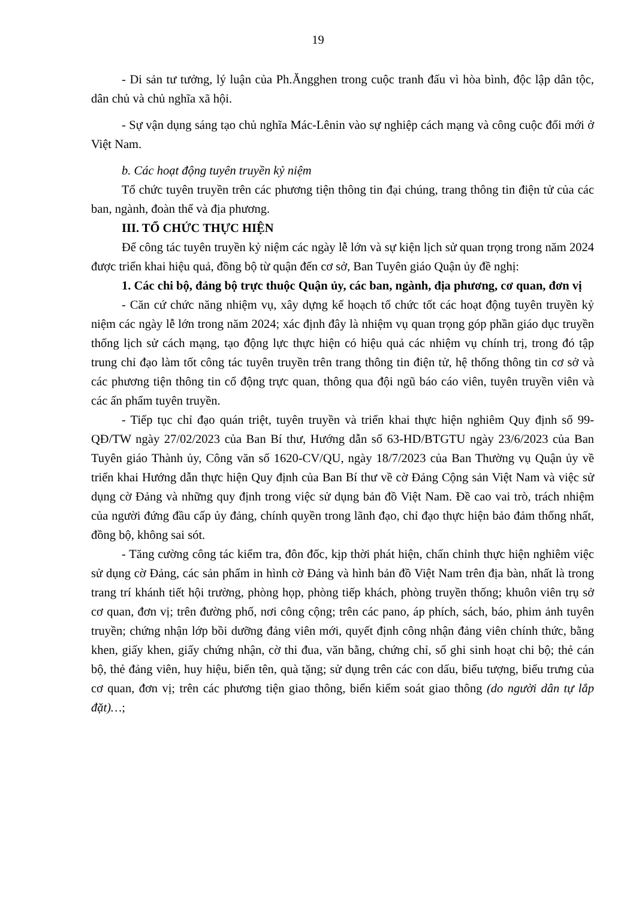19
- Di sản tư tưởng, lý luận của Ph.Ăngghen trong cuộc tranh đấu vì hòa bình, độc lập dân tộc, dân chủ và chủ nghĩa xã hội.
- Sự vận dụng sáng tạo chủ nghĩa Mác-Lênin vào sự nghiệp cách mạng và công cuộc đổi mới ở Việt Nam.
b. Các hoạt động tuyên truyền kỷ niệm
Tổ chức tuyên truyền trên các phương tiện thông tin đại chúng, trang thông tin điện tử của các ban, ngành, đoàn thể và địa phương.
III. TỔ CHỨC THỰC HIỆN
Để công tác tuyên truyền kỷ niệm các ngày lễ lớn và sự kiện lịch sử quan trọng trong năm 2024 được triển khai hiệu quả, đồng bộ từ quận đến cơ sở, Ban Tuyên giáo Quận ủy đề nghị:
1. Các chi bộ, đảng bộ trực thuộc Quận ủy, các ban, ngành, địa phương, cơ quan, đơn vị
- Căn cứ chức năng nhiệm vụ, xây dựng kế hoạch tổ chức tốt các hoạt động tuyên truyền kỷ niệm các ngày lễ lớn trong năm 2024; xác định đây là nhiệm vụ quan trọng góp phần giáo dục truyền thống lịch sử cách mạng, tạo động lực thực hiện có hiệu quả các nhiệm vụ chính trị, trong đó tập trung chỉ đạo làm tốt công tác tuyên truyền trên trang thông tin điện tử, hệ thống thông tin cơ sở và các phương tiện thông tin cổ động trực quan, thông qua đội ngũ báo cáo viên, tuyên truyền viên và các ấn phẩm tuyên truyền.
- Tiếp tục chỉ đạo quán triệt, tuyên truyền và triển khai thực hiện nghiêm Quy định số 99-QĐ/TW ngày 27/02/2023 của Ban Bí thư, Hướng dẫn số 63-HD/BTGTU ngày 23/6/2023 của Ban Tuyên giáo Thành ủy, Công văn số 1620-CV/QU, ngày 18/7/2023 của Ban Thường vụ Quận ủy về triển khai Hướng dẫn thực hiện Quy định của Ban Bí thư về cờ Đảng Cộng sản Việt Nam và việc sử dụng cờ Đảng và những quy định trong việc sử dụng bản đồ Việt Nam. Đề cao vai trò, trách nhiệm của người đứng đầu cấp ủy đảng, chính quyền trong lãnh đạo, chỉ đạo thực hiện bảo đảm thống nhất, đồng bộ, không sai sót.
- Tăng cường công tác kiểm tra, đôn đốc, kịp thời phát hiện, chấn chỉnh thực hiện nghiêm việc sử dụng cờ Đảng, các sản phẩm in hình cờ Đảng và hình bản đồ Việt Nam trên địa bàn, nhất là trong trang trí khánh tiết hội trường, phòng họp, phòng tiếp khách, phòng truyền thống; khuôn viên trụ sở cơ quan, đơn vị; trên đường phố, nơi công cộng; trên các pano, áp phích, sách, báo, phim ảnh tuyên truyền; chứng nhận lớp bồi dưỡng đảng viên mới, quyết định công nhận đảng viên chính thức, bằng khen, giấy khen, giấy chứng nhận, cờ thi đua, văn bằng, chứng chỉ, sổ ghi sinh hoạt chi bộ; thẻ cán bộ, thẻ đảng viên, huy hiệu, biển tên, quà tặng; sử dụng trên các con dấu, biểu tượng, biểu trưng của cơ quan, đơn vị; trên các phương tiện giao thông, biển kiểm soát giao thông (do người dân tự lắp đặt)…;